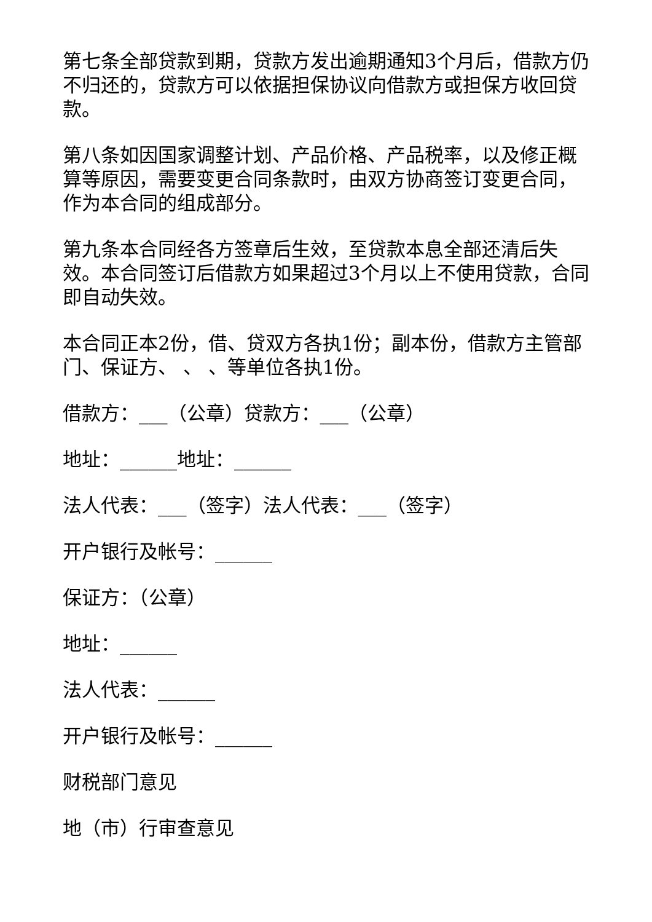第七条全部贷款到期，贷款方发出逾期通知3个月后，借款方仍不归还的，贷款方可以依据担保协议向借款方或担保方收回贷款。
第八条如因国家调整计划、产品价格、产品税率，以及修正概算等原因，需要变更合同条款时，由双方协商签订变更合同，作为本合同的组成部分。
第九条本合同经各方签章后生效，至贷款本息全部还清后失效。本合同签订后借款方如果超过3个月以上不使用贷款，合同即自动失效。
本合同正本2份，借、贷双方各执1份；副本份，借款方主管部门、保证方、 、 、等单位各执1份。
借款方：___（公章）贷款方：___（公章）
地址：______地址：______
法人代表：___（签字）法人代表：___（签字）
开户银行及帐号：______
保证方：（公章）
地址：______
法人代表：______
开户银行及帐号：______
财税部门意见
地（市）行审查意见